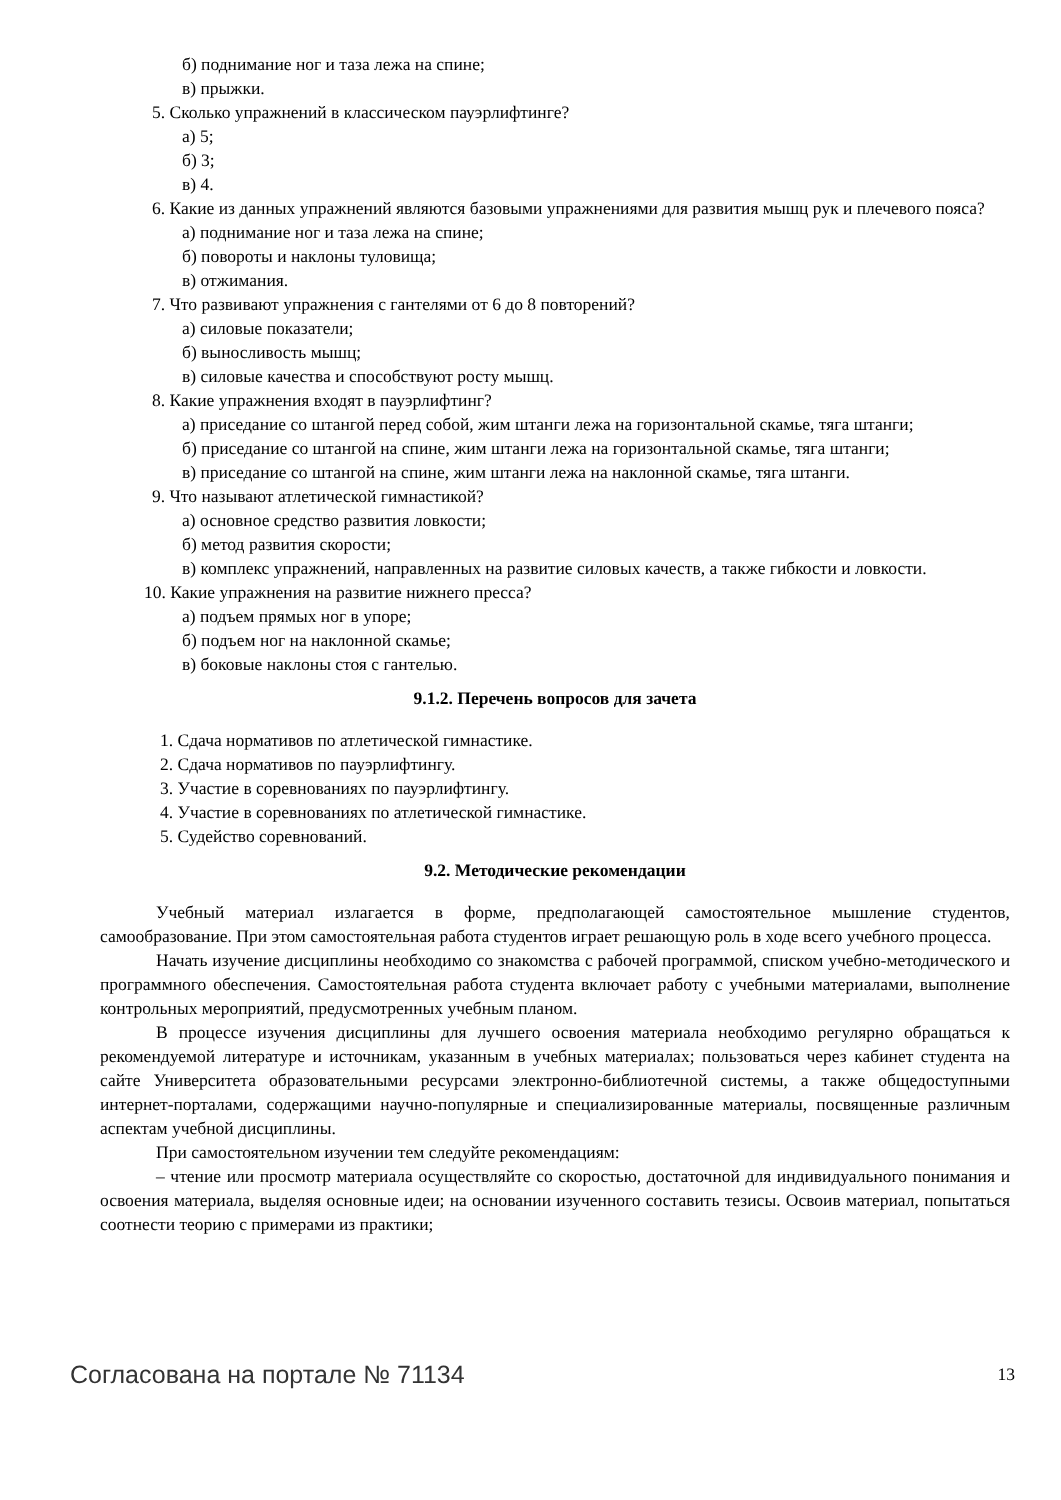б) поднимание ног и таза лежа на спине;
в) прыжки.
5. Сколько упражнений в классическом пауэрлифтинге?
а) 5;
б) 3;
в) 4.
6. Какие из данных упражнений являются базовыми упражнениями для развития мышц рук и плечевого пояса?
а) поднимание ног и таза лежа на спине;
б) повороты и наклоны туловища;
в) отжимания.
7. Что развивают упражнения с гантелями от 6 до 8 повторений?
а) силовые показатели;
б) выносливость мышц;
в) силовые качества и способствуют росту мышц.
8. Какие упражнения входят в пауэрлифтинг?
а) приседание со штангой перед собой, жим штанги лежа на горизонтальной скамье, тяга штанги;
б) приседание со штангой на спине, жим штанги лежа на горизонтальной скамье, тяга штанги;
в) приседание со штангой на спине, жим штанги лежа на наклонной скамье, тяга штанги.
9. Что называют атлетической гимнастикой?
а) основное средство развития ловкости;
б) метод развития скорости;
в) комплекс упражнений, направленных на развитие силовых качеств, а также гибкости и ловкости.
10. Какие упражнения на развитие нижнего пресса?
а) подъем прямых ног в упоре;
б) подъем ног на наклонной скамье;
в) боковые наклоны стоя с гантелью.
9.1.2. Перечень вопросов для зачета
1. Сдача нормативов по атлетической гимнастике.
2. Сдача нормативов по пауэрлифтингу.
3. Участие в соревнованиях по пауэрлифтингу.
4. Участие в соревнованиях по атлетической гимнастике.
5. Судейство соревнований.
9.2. Методические рекомендации
Учебный материал излагается в форме, предполагающей самостоятельное мышление студентов, самообразование. При этом самостоятельная работа студентов играет решающую роль в ходе всего учебного процесса.
Начать изучение дисциплины необходимо со знакомства с рабочей программой, списком учебно-методического и программного обеспечения. Самостоятельная работа студента включает работу с учебными материалами, выполнение контрольных мероприятий, предусмотренных учебным планом.
В процессе изучения дисциплины для лучшего освоения материала необходимо регулярно обращаться к рекомендуемой литературе и источникам, указанным в учебных материалах; пользоваться через кабинет студента на сайте Университета образовательными ресурсами электронно-библиотечной системы, а также общедоступными интернет-порталами, содержащими научно-популярные и специализированные материалы, посвященные различным аспектам учебной дисциплины.
При самостоятельном изучении тем следуйте рекомендациям:
– чтение или просмотр материала осуществляйте со скоростью, достаточной для индивидуального понимания и освоения материала, выделяя основные идеи; на основании изученного составить тезисы. Освоив материал, попытаться соотнести теорию с примерами из практики;
Согласована на портале № 71134 13